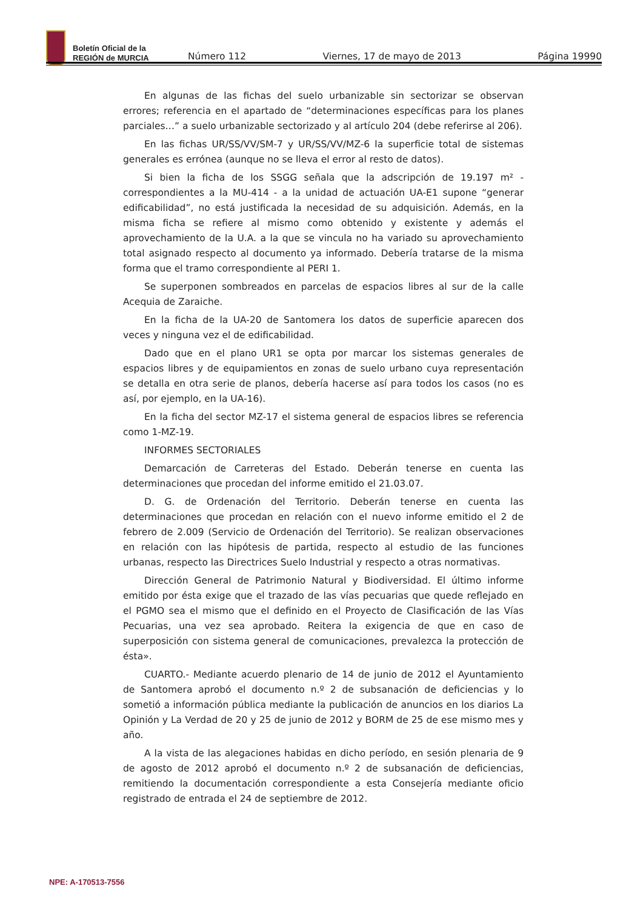Boletín Oficial de la
REGIÓN de MURCIA
Número 112 Viernes, 17 de mayo de 2013 Página 19990
En algunas de las fichas del suelo urbanizable sin sectorizar se observan errores; referencia en el apartado de “determinaciones específicas para los planes parciales…” a suelo urbanizable sectorizado y al artículo 204 (debe referirse al 206).
En las fichas UR/SS/VV/SM-7 y UR/SS/VV/MZ-6 la superficie total de sistemas generales es errónea (aunque no se lleva el error al resto de datos).
Si bien la ficha de los SSGG señala que la adscripción de 19.197 m² - correspondientes a la MU-414 - a la unidad de actuación UA-E1 supone “generar edificabilidad”, no está justificada la necesidad de su adquisición. Además, en la misma ficha se refiere al mismo como obtenido y existente y además el aprovechamiento de la U.A. a la que se vincula no ha variado su aprovechamiento total asignado respecto al documento ya informado. Debería tratarse de la misma forma que el tramo correspondiente al PERI 1.
Se superponen sombreados en parcelas de espacios libres al sur de la calle Acequia de Zaraiche.
En la ficha de la UA-20 de Santomera los datos de superficie aparecen dos veces y ninguna vez el de edificabilidad.
Dado que en el plano UR1 se opta por marcar los sistemas generales de espacios libres y de equipamientos en zonas de suelo urbano cuya representación se detalla en otra serie de planos, debería hacerse así para todos los casos (no es así, por ejemplo, en la UA-16).
En la ficha del sector MZ-17 el sistema general de espacios libres se referencia como 1-MZ-19.
INFORMES SECTORIALES
Demarcación de Carreteras del Estado. Deberán tenerse en cuenta las determinaciones que procedan del informe emitido el 21.03.07.
D. G. de Ordenación del Territorio. Deberán tenerse en cuenta las determinaciones que procedan en relación con el nuevo informe emitido el 2 de febrero de 2.009 (Servicio de Ordenación del Territorio). Se realizan observaciones en relación con las hipótesis de partida, respecto al estudio de las funciones urbanas, respecto las Directrices Suelo Industrial y respecto a otras normativas.
Dirección General de Patrimonio Natural y Biodiversidad. El último informe emitido por ésta exige que el trazado de las vías pecuarias que quede reflejado en el PGMO sea el mismo que el definido en el Proyecto de Clasificación de las Vías Pecuarias, una vez sea aprobado. Reitera la exigencia de que en caso de superposición con sistema general de comunicaciones, prevalezca la protección de ésta».
CUARTO.- Mediante acuerdo plenario de 14 de junio de 2012 el Ayuntamiento de Santomera aprobó el documento n.º 2 de subsanación de deficiencias y lo sometió a información pública mediante la publicación de anuncios en los diarios La Opinión y La Verdad de 20 y 25 de junio de 2012 y BORM de 25 de ese mismo mes y año.
A la vista de las alegaciones habidas en dicho período, en sesión plenaria de 9 de agosto de 2012 aprobó el documento n.º 2 de subsanación de deficiencias, remitiendo la documentación correspondiente a esta Consejería mediante oficio registrado de entrada el 24 de septiembre de 2012.
NPE: A-170513-7556